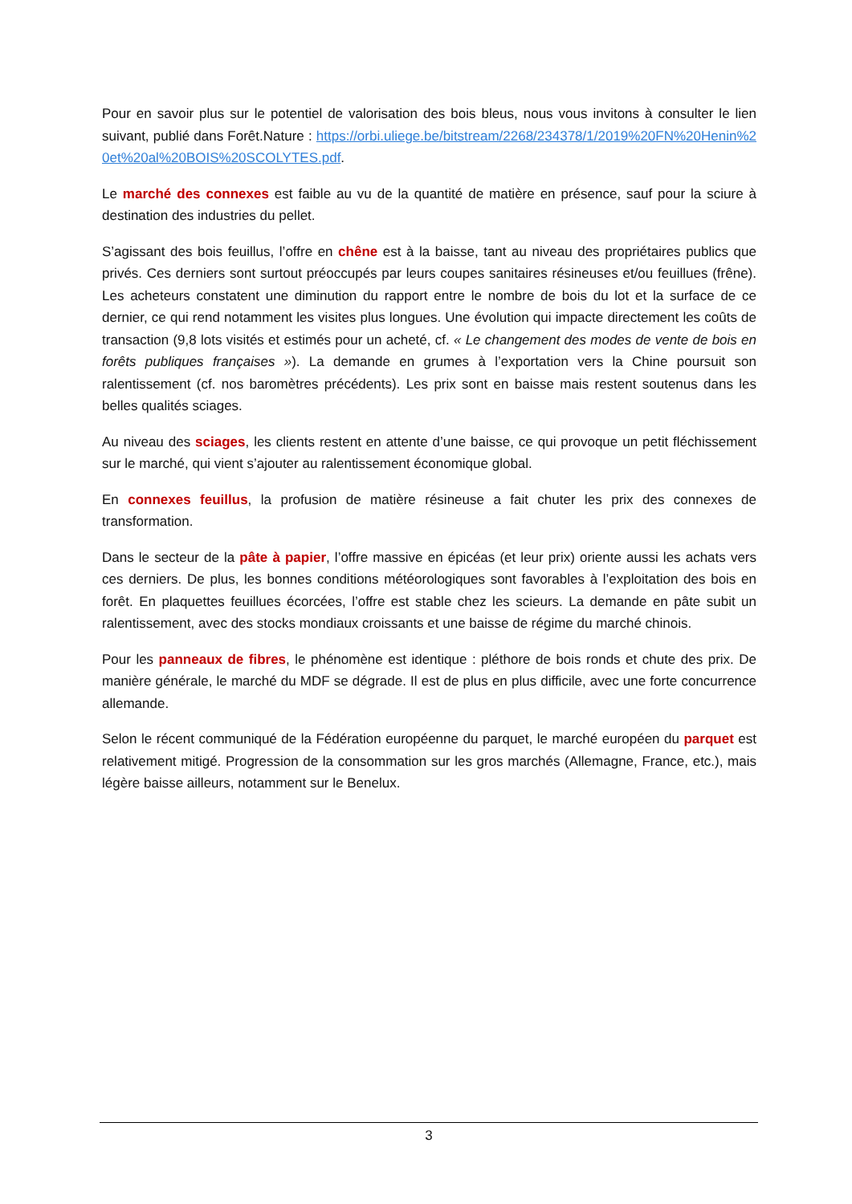Pour en savoir plus sur le potentiel de valorisation des bois bleus, nous vous invitons à consulter le lien suivant, publié dans Forêt.Nature : https://orbi.uliege.be/bitstream/2268/234378/1/2019%20FN%20Henin%20et%20al%20BOIS%20SCOLYTES.pdf.
Le marché des connexes est faible au vu de la quantité de matière en présence, sauf pour la sciure à destination des industries du pellet.
S’agissant des bois feuillus, l’offre en chêne est à la baisse, tant au niveau des propriétaires publics que privés. Ces derniers sont surtout préoccupés par leurs coupes sanitaires résineuses et/ou feuillues (frêne). Les acheteurs constatent une diminution du rapport entre le nombre de bois du lot et la surface de ce dernier, ce qui rend notamment les visites plus longues. Une évolution qui impacte directement les coûts de transaction (9,8 lots visités et estimés pour un acheté, cf. « Le changement des modes de vente de bois en forêts publiques françaises »). La demande en grumes à l’exportation vers la Chine poursuit son ralentissement (cf. nos baromètres précédents). Les prix sont en baisse mais restent soutenus dans les belles qualités sciages.
Au niveau des sciages, les clients restent en attente d’une baisse, ce qui provoque un petit fléchissement sur le marché, qui vient s’ajouter au ralentissement économique global.
En connexes feuillus, la profusion de matière résineuse a fait chuter les prix des connexes de transformation.
Dans le secteur de la pâte à papier, l’offre massive en épicéas (et leur prix) oriente aussi les achats vers ces derniers. De plus, les bonnes conditions météorologiques sont favorables à l’exploitation des bois en forêt. En plaquettes feuillues écorcées, l’offre est stable chez les scieurs. La demande en pâte subit un ralentissement, avec des stocks mondiaux croissants et une baisse de régime du marché chinois.
Pour les panneaux de fibres, le phénomène est identique : pléthore de bois ronds et chute des prix. De manière générale, le marché du MDF se dégrade. Il est de plus en plus difficile, avec une forte concurrence allemande.
Selon le récent communiqué de la Fédération européenne du parquet, le marché européen du parquet est relativement mitigé. Progression de la consommation sur les gros marchés (Allemagne, France, etc.), mais légère baisse ailleurs, notamment sur le Benelux.
3